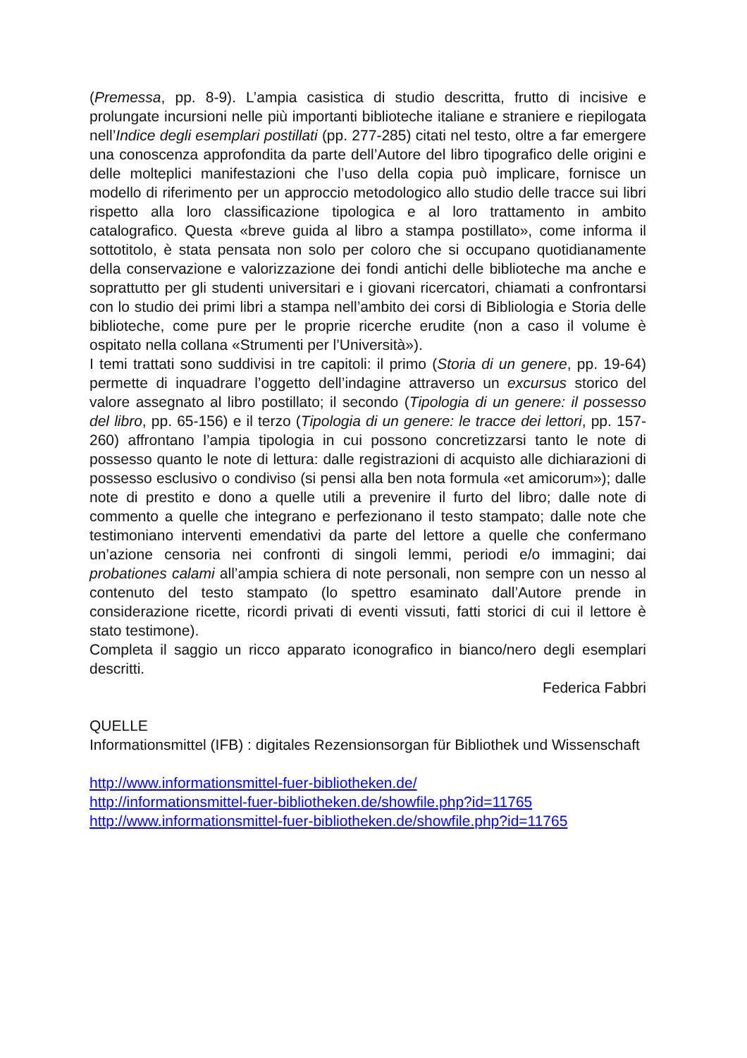(Premessa, pp. 8-9). L’ampia casistica di studio descritta, frutto di incisive e prolungate incursioni nelle più importanti biblioteche italiane e straniere e riepilogata nell’Indice degli esemplari postillati (pp. 277-285) citati nel testo, oltre a far emergere una conoscenza approfondita da parte dell’Autore del libro tipografico delle origini e delle molteplici manifestazioni che l’uso della copia può implicare, fornisce un modello di riferimento per un approccio metodologico allo studio delle tracce sui libri rispetto alla loro classificazione tipologica e al loro trattamento in ambito catalografico. Questa «breve guida al libro a stampa postillato», come informa il sottotitolo, è stata pensata non solo per coloro che si occupano quotidianamente della conservazione e valorizzazione dei fondi antichi delle biblioteche ma anche e soprattutto per gli studenti universitari e i giovani ricercatori, chiamati a confrontarsi con lo studio dei primi libri a stampa nell’ambito dei corsi di Bibliologia e Storia delle biblioteche, come pure per le proprie ricerche erudite (non a caso il volume è ospitato nella collana «Strumenti per l’Università»).
I temi trattati sono suddivisi in tre capitoli: il primo (Storia di un genere, pp. 19-64) permette di inquadrare l’oggetto dell’indagine attraverso un excursus storico del valore assegnato al libro postillato; il secondo (Tipologia di un genere: il possesso del libro, pp. 65-156) e il terzo (Tipologia di un genere: le tracce dei lettori, pp. 157-260) affrontano l’ampia tipologia in cui possono concretizzarsi tanto le note di possesso quanto le note di lettura: dalle registrazioni di acquisto alle dichiarazioni di possesso esclusivo o condiviso (si pensi alla ben nota formula «et amicorum»); dalle note di prestito e dono a quelle utili a prevenire il furto del libro; dalle note di commento a quelle che integrano e perfezionano il testo stampato; dalle note che testimoniano interventi emendativi da parte del lettore a quelle che confermano un’azione censoria nei confronti di singoli lemmi, periodi e/o immagini; dai probationes calami all’ampia schiera di note personali, non sempre con un nesso al contenuto del testo stampato (lo spettro esaminato dall’Autore prende in considerazione ricette, ricordi privati di eventi vissuti, fatti storici di cui il lettore è stato testimone).
Completa il saggio un ricco apparato iconografico in bianco/nero degli esemplari descritti.
Federica Fabbri
QUELLE
Informationsmittel (IFB) : digitales Rezensionsorgan für Bibliothek und Wissenschaft
http://www.informationsmittel-fuer-bibliotheken.de/
http://informationsmittel-fuer-bibliotheken.de/showfile.php?id=11765
http://www.informationsmittel-fuer-bibliotheken.de/showfile.php?id=11765